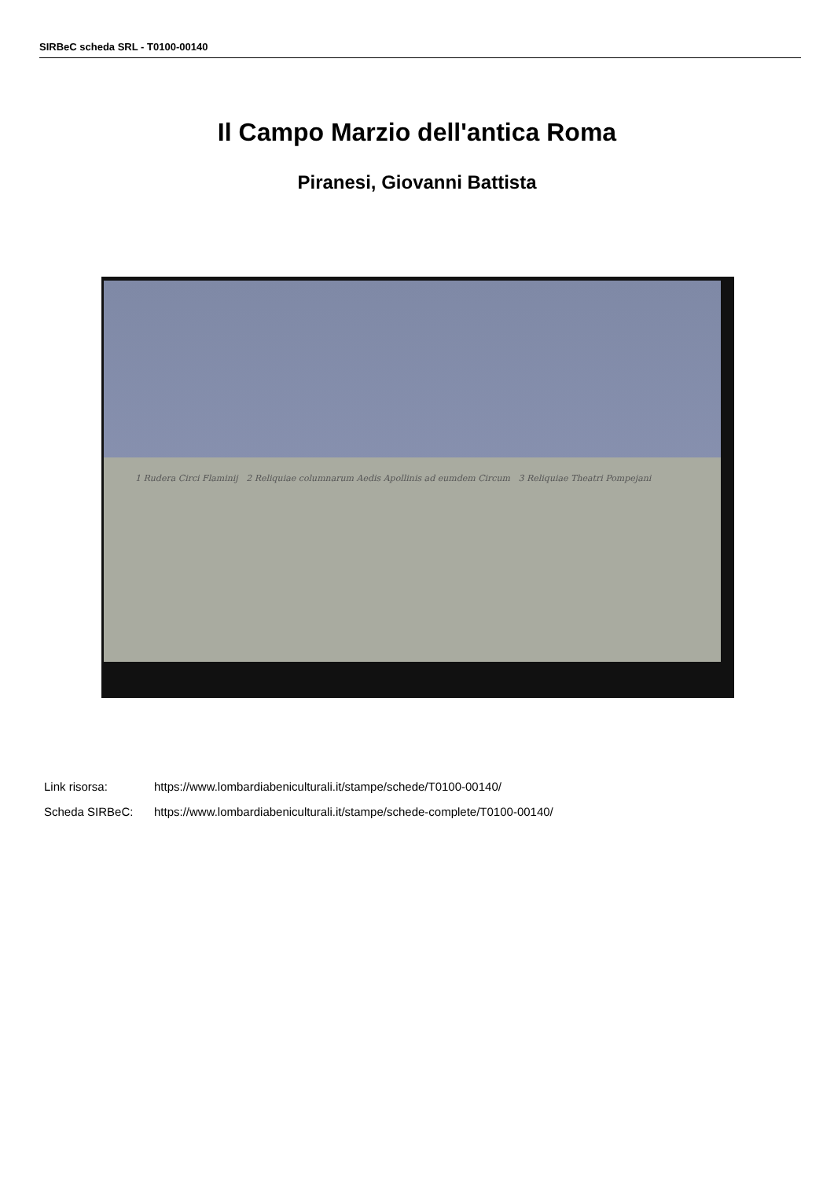SIRBeC scheda SRL - T0100-00140
Il Campo Marzio dell'antica Roma
Piranesi, Giovanni Battista
1 Rudera Circi Flaminij 2 Reliquiae columnarum Aedis Apollinis ad eumdem Circum 3 Reliquiae Theatri Pompejani
Link risorsa: https://www.lombardiabeniculturali.it/stampe/schede/T0100-00140/
Scheda SIRBeC: https://www.lombardiabeniculturali.it/stampe/schede-complete/T0100-00140/